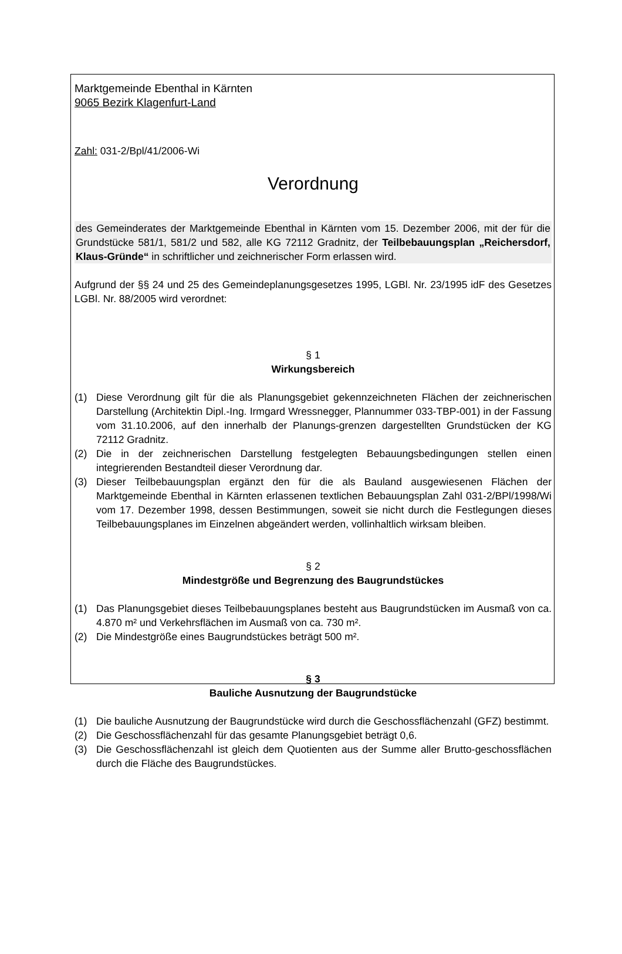Marktgemeinde Ebenthal in Kärnten
9065 Bezirk Klagenfurt-Land
Zahl: 031-2/Bpl/41/2006-Wi
Verordnung
des Gemeinderates der Marktgemeinde Ebenthal in Kärnten vom 15. Dezember 2006, mit der für die Grundstücke 581/1, 581/2 und 582, alle KG 72112 Gradnitz, der Teilbebauungsplan „Reichersdorf, Klaus-Gründe“ in schriftlicher und zeichnerischer Form erlassen wird.
Aufgrund der §§ 24 und 25 des Gemeindeplanungsgesetzes 1995, LGBl. Nr. 23/1995 idF des Gesetzes LGBl. Nr. 88/2005 wird verordnet:
§ 1
Wirkungsbereich
(1) Diese Verordnung gilt für die als Planungsgebiet gekennzeichneten Flächen der zeichnerischen Darstellung (Architektin Dipl.-Ing. Irmgard Wressnegger, Plannummer 033-TBP-001) in der Fassung vom 31.10.2006, auf den innerhalb der Planungs-grenzen dargestellten Grundstücken der KG 72112 Gradnitz.
(2) Die in der zeichnerischen Darstellung festgelegten Bebauungsbedingungen stellen einen integrierenden Bestandteil dieser Verordnung dar.
(3) Dieser Teilbebauungsplan ergänzt den für die als Bauland ausgewiesenen Flächen der Marktgemeinde Ebenthal in Kärnten erlassenen textlichen Bebauungsplan Zahl 031-2/BPl/1998/Wi vom 17. Dezember 1998, dessen Bestimmungen, soweit sie nicht durch die Festlegungen dieses Teilbebauungsplanes im Einzelnen abgeändert werden, vollinhaltlich wirksam bleiben.
§ 2
Mindestgröße und Begrenzung des Baugrundstückes
(1) Das Planungsgebiet dieses Teilbebauungsplanes besteht aus Baugrundstücken im Ausmaß von ca. 4.870 m² und Verkehrsflächen im Ausmaß von ca. 730 m².
(2) Die Mindestgröße eines Baugrundstückes beträgt 500 m².
§ 3
Bauliche Ausnutzung der Baugrundstücke
(1) Die bauliche Ausnutzung der Baugrundstücke wird durch die Geschossflächenzahl (GFZ) bestimmt.
(2) Die Geschossflächenzahl für das gesamte Planungsgebiet beträgt 0,6.
(3) Die Geschossflächenzahl ist gleich dem Quotienten aus der Summe aller Brutto-geschossflächen durch die Fläche des Baugrundstückes.